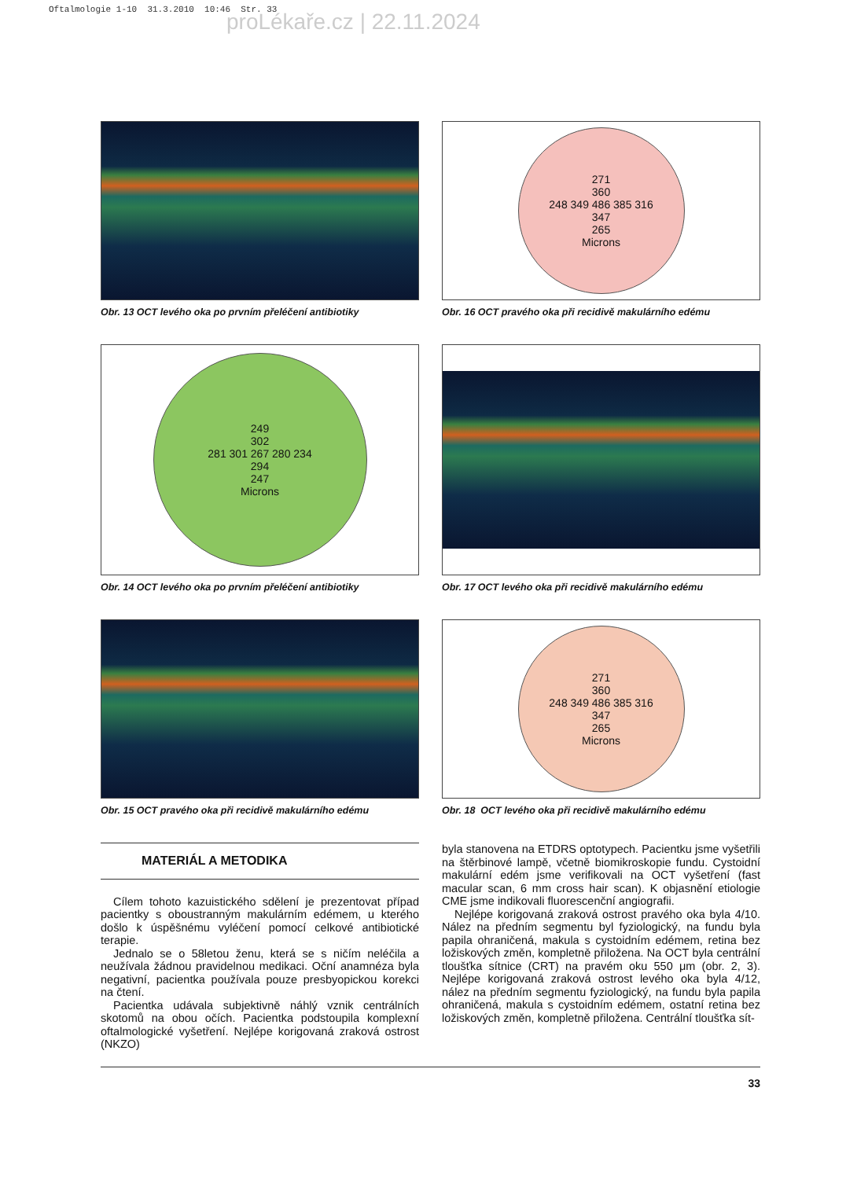Oftalmologie 1-10 31.3.2010 10:46 Str. 33
proLékaře.cz | 22.11.2024
Obr. 13 OCT levého oka po prvním přeléčení antibiotiky
271
360
248 349 486 385 316
347
265
Microns
Obr. 16 OCT pravého oka při recidivě makulárního edému
249
302
281 301 267 280 234
294
247
Microns
Obr. 14 OCT levého oka po prvním přeléčení antibiotiky
Obr. 17 OCT levého oka při recidivě makulárního edému
Obr. 15 OCT pravého oka při recidivě makulárního edému
271
360
248 349 486 385 316
347
265
Microns
Obr. 18 OCT levého oka při recidivě makulárního edému
MATERIÁL A METODIKA
Cílem tohoto kazuistického sdělení je prezentovat případ pacientky s oboustranným makulárním edémem, u kterého došlo k úspěšnému vyléčení pomocí celkové antibiotické terapie.
Jednalo se o 58letou ženu, která se s ničím neléčila a neužívala žádnou pravidelnou medikaci. Oční anamnéza byla negativní, pacientka používala pouze presbyopickou korekci na čtení.
Pacientka udávala subjektivně náhlý vznik centrálních skotomů na obou očích. Pacientka podstoupila komplexní oftalmologické vyšetření. Nejlépe korigovaná zraková ostrost (NKZO)
byla stanovena na ETDRS optotypech. Pacientku jsme vyšetřili na štěrbinové lampě, včetně biomikroskopie fundu. Cystoidní makulární edém jsme verifikovali na OCT vyšetření (fast macular scan, 6 mm cross hair scan). K objasnění etiologie CME jsme indikovali fluorescenční angiografii.
Nejlépe korigovaná zraková ostrost pravého oka byla 4/10. Nález na předním segmentu byl fyziologický, na fundu byla papila ohraničená, makula s cystoidním edémem, retina bez ložiskových změn, kompletně přiložena. Na OCT byla centrální tloušťka sítnice (CRT) na pravém oku 550 μm (obr. 2, 3). Nejlépe korigovaná zraková ostrost levého oka byla 4/12, nález na předním segmentu fyziologický, na fundu byla papila ohraničená, makula s cystoidním edémem, ostatní retina bez ložiskových změn, kompletně přiložena. Centrální tloušťka sít-
33